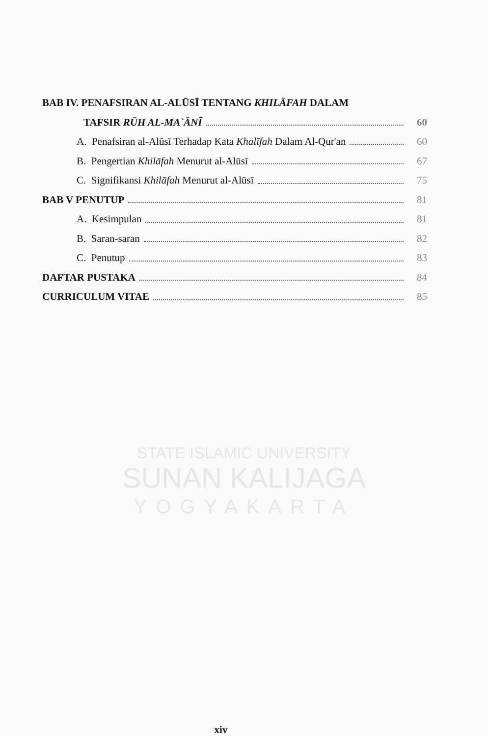STATE ISLAMIC UNIVERSITY
SUNAN KALIJAGA
YOGYAKARTA
BAB IV. PENAFSIRAN AL-ALŪSĪ TENTANG KHILĀFAH DALAM
TAFSIR RŪH AL-MA`ĀNĪ 60
A. Penafsiran al-Alūsī Terhadap Kata Khalīfah Dalam Al-Qur'an 60
B. Pengertian Khilāfah Menurut al-Alūsī 67
C. Signifikansi Khilāfah Menurut al-Alūsī 75
BAB V PENUTUP 81
A. Kesimpulan 81
B. Saran-saran 82
C. Penutup 83
DAFTAR PUSTAKA 84
CURRICULUM VITAE 85
xiv